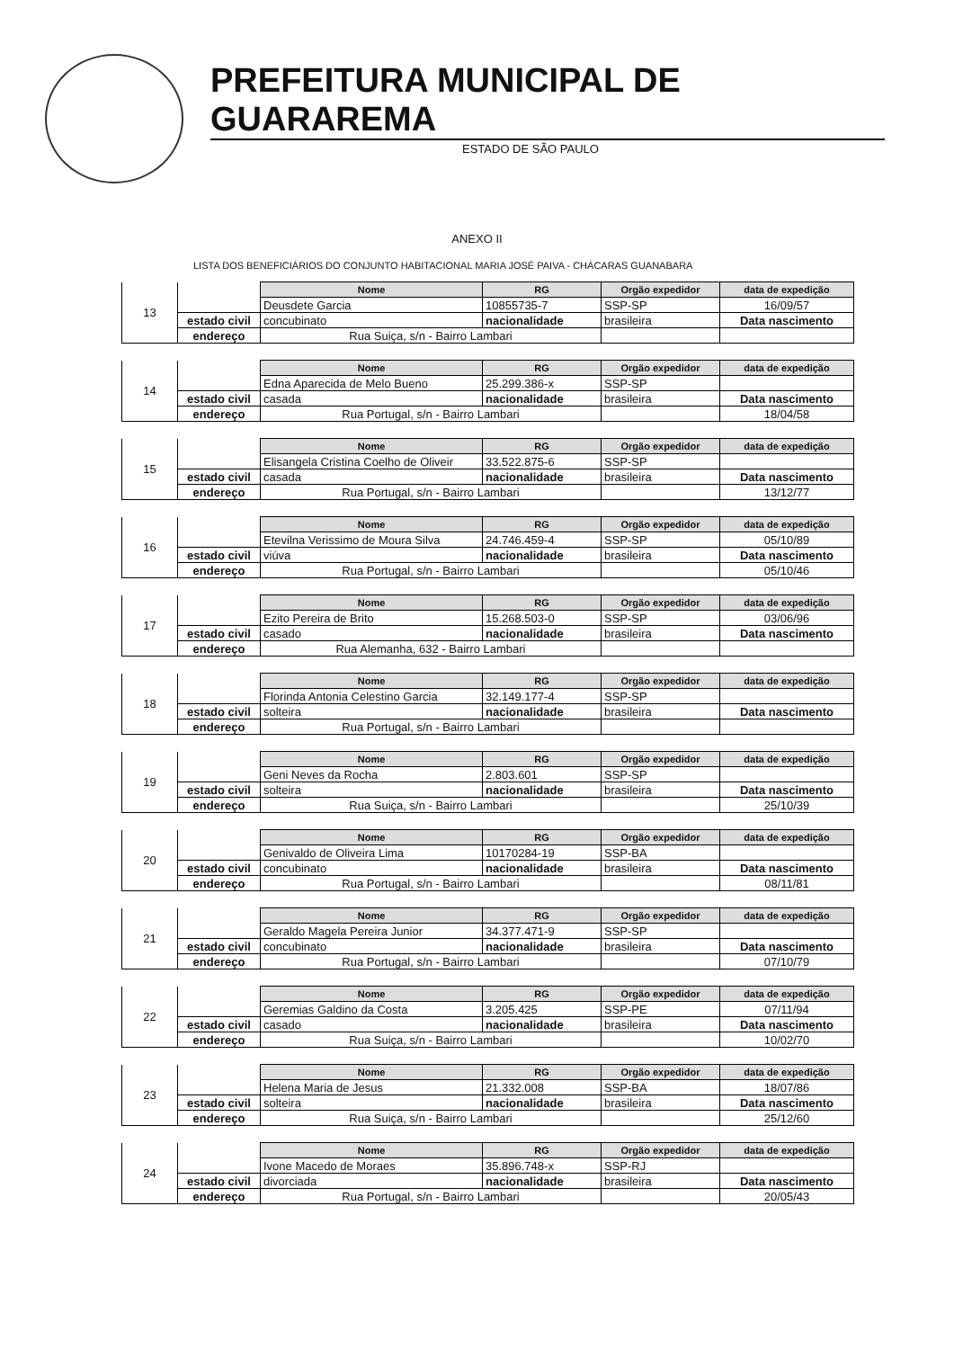PREFEITURA MUNICIPAL DE GUARAREMA
ESTADO DE SÃO PAULO
ANEXO II
LISTA DOS BENEFICIÁRIOS DO CONJUNTO HABITACIONAL MARIA JOSÉ PAIVA - CHÁCARAS GUANABARA
| 13 | | Nome | RG | Orgão expedidor | data de expedição |
| | | Deusdete Garcia | 10855735-7 | SSP-SP | 16/09/57 |
| | estado civil | concubinato | nacionalidade | brasileira | Data nascimento |
| | endereço | Rua Suiça, s/n - Bairro Lambari | | | |
| 14 | | Nome | RG | Orgão expedidor | data de expedição |
| | | Edna Aparecida de Melo Bueno | 25.299.386-x | SSP-SP | |
| | estado civil | casada | nacionalidade | brasileira | Data nascimento |
| | endereço | Rua Portugal, s/n - Bairro Lambari | | | 18/04/58 |
| 15 | | Nome | RG | Orgão expedidor | data de expedição |
| | | Elisangela Cristina Coelho de Oliveir | 33.522.875-6 | SSP-SP | |
| | estado civil | casada | nacionalidade | brasileira | Data nascimento |
| | endereço | Rua Portugal, s/n - Bairro Lambari | | | 13/12/77 |
| 16 | | Nome | RG | Orgão expedidor | data de expedição |
| | | Etevilna Verissimo de Moura Silva | 24.746.459-4 | SSP-SP | 05/10/89 |
| | estado civil | viúva | nacionalidade | brasileira | Data nascimento |
| | endereço | Rua Portugal, s/n - Bairro Lambari | | | 05/10/46 |
| 17 | | Nome | RG | Orgão expedidor | data de expedição |
| | | Ezito Pereira de Brito | 15.268.503-0 | SSP-SP | 03/06/96 |
| | estado civil | casado | nacionalidade | brasileira | Data nascimento |
| | endereço | Rua Alemanha, 632 - Bairro Lambari | | | |
| 18 | | Nome | RG | Orgão expedidor | data de expedição |
| | | Florinda Antonia Celestino Garcia | 32.149.177-4 | SSP-SP | |
| | estado civil | solteira | nacionalidade | brasileira | Data nascimento |
| | endereço | Rua Portugal, s/n - Bairro Lambari | | | |
| 19 | | Nome | RG | Orgão expedidor | data de expedição |
| | | Geni Neves da Rocha | 2.803.601 | SSP-SP | |
| | estado civil | solteira | nacionalidade | brasileira | Data nascimento |
| | endereço | Rua Suiça, s/n - Bairro Lambari | | | 25/10/39 |
| 20 | | Nome | RG | Orgão expedidor | data de expedição |
| | | Genivaldo de Oliveira Lima | 10170284-19 | SSP-BA | |
| | estado civil | concubinato | nacionalidade | brasileira | Data nascimento |
| | endereço | Rua Portugal, s/n - Bairro Lambari | | | 08/11/81 |
| 21 | | Nome | RG | Orgão expedidor | data de expedição |
| | | Geraldo Magela Pereira Junior | 34.377.471-9 | SSP-SP | |
| | estado civil | concubinato | nacionalidade | brasileira | Data nascimento |
| | endereço | Rua Portugal, s/n - Bairro Lambari | | | 07/10/79 |
| 22 | | Nome | RG | Orgão expedidor | data de expedição |
| | | Geremias Galdino da Costa | 3.205.425 | SSP-PE | 07/11/94 |
| | estado civil | casado | nacionalidade | brasileira | Data nascimento |
| | endereço | Rua Suiça, s/n - Bairro Lambari | | | 10/02/70 |
| 23 | | Nome | RG | Orgão expedidor | data de expedição |
| | | Helena Maria de Jesus | 21.332.008 | SSP-BA | 18/07/86 |
| | estado civil | solteira | nacionalidade | brasileira | Data nascimento |
| | endereço | Rua Suiça, s/n - Bairro Lambari | | | 25/12/60 |
| 24 | | Nome | RG | Orgão expedidor | data de expedição |
| | | Ivone Macedo de Moraes | 35.896.748-x | SSP-RJ | |
| | estado civil | divorciada | nacionalidade | brasileira | Data nascimento |
| | endereço | Rua Portugal, s/n - Bairro Lambari | | | 20/05/43 |